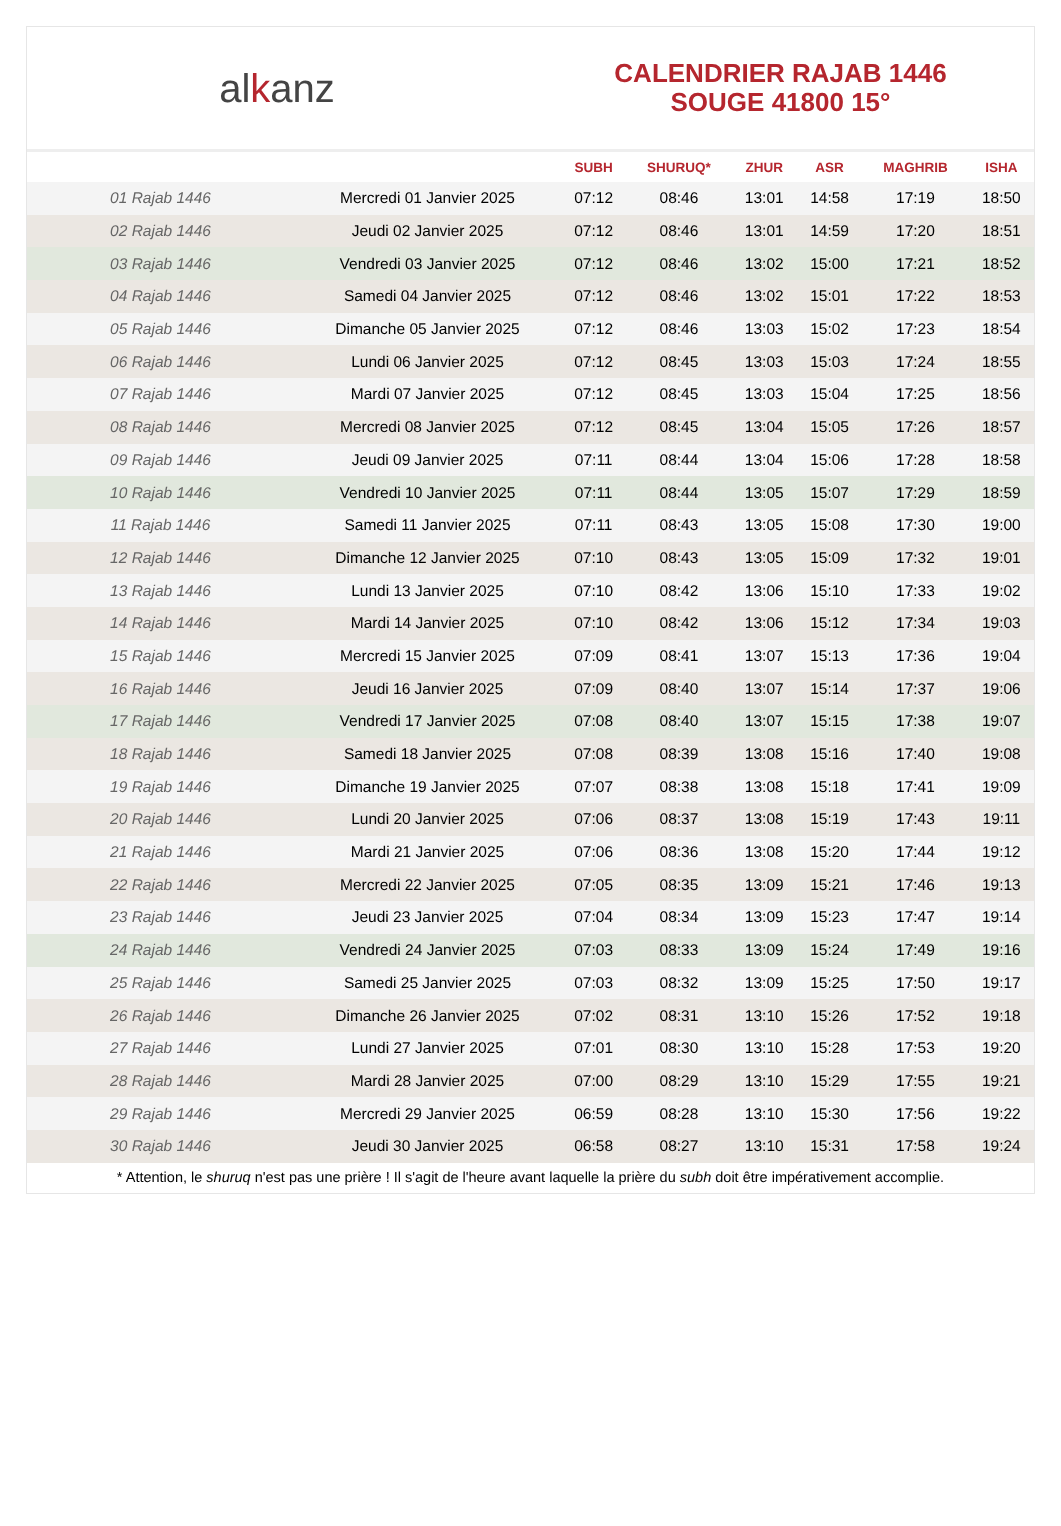alkanz
CALENDRIER RAJAB 1446
SOUGE 41800 15°
| | | SUBH | SHURUQ* | ZHUR | ASR | MAGHRIB | ISHA |
| --- | --- | --- | --- | --- | --- | --- | --- |
| 01 Rajab 1446 | Mercredi 01 Janvier 2025 | 07:12 | 08:46 | 13:01 | 14:58 | 17:19 | 18:50 |
| 02 Rajab 1446 | Jeudi 02 Janvier 2025 | 07:12 | 08:46 | 13:01 | 14:59 | 17:20 | 18:51 |
| 03 Rajab 1446 | Vendredi 03 Janvier 2025 | 07:12 | 08:46 | 13:02 | 15:00 | 17:21 | 18:52 |
| 04 Rajab 1446 | Samedi 04 Janvier 2025 | 07:12 | 08:46 | 13:02 | 15:01 | 17:22 | 18:53 |
| 05 Rajab 1446 | Dimanche 05 Janvier 2025 | 07:12 | 08:46 | 13:03 | 15:02 | 17:23 | 18:54 |
| 06 Rajab 1446 | Lundi 06 Janvier 2025 | 07:12 | 08:45 | 13:03 | 15:03 | 17:24 | 18:55 |
| 07 Rajab 1446 | Mardi 07 Janvier 2025 | 07:12 | 08:45 | 13:03 | 15:04 | 17:25 | 18:56 |
| 08 Rajab 1446 | Mercredi 08 Janvier 2025 | 07:12 | 08:45 | 13:04 | 15:05 | 17:26 | 18:57 |
| 09 Rajab 1446 | Jeudi 09 Janvier 2025 | 07:11 | 08:44 | 13:04 | 15:06 | 17:28 | 18:58 |
| 10 Rajab 1446 | Vendredi 10 Janvier 2025 | 07:11 | 08:44 | 13:05 | 15:07 | 17:29 | 18:59 |
| 11 Rajab 1446 | Samedi 11 Janvier 2025 | 07:11 | 08:43 | 13:05 | 15:08 | 17:30 | 19:00 |
| 12 Rajab 1446 | Dimanche 12 Janvier 2025 | 07:10 | 08:43 | 13:05 | 15:09 | 17:32 | 19:01 |
| 13 Rajab 1446 | Lundi 13 Janvier 2025 | 07:10 | 08:42 | 13:06 | 15:10 | 17:33 | 19:02 |
| 14 Rajab 1446 | Mardi 14 Janvier 2025 | 07:10 | 08:42 | 13:06 | 15:12 | 17:34 | 19:03 |
| 15 Rajab 1446 | Mercredi 15 Janvier 2025 | 07:09 | 08:41 | 13:07 | 15:13 | 17:36 | 19:04 |
| 16 Rajab 1446 | Jeudi 16 Janvier 2025 | 07:09 | 08:40 | 13:07 | 15:14 | 17:37 | 19:06 |
| 17 Rajab 1446 | Vendredi 17 Janvier 2025 | 07:08 | 08:40 | 13:07 | 15:15 | 17:38 | 19:07 |
| 18 Rajab 1446 | Samedi 18 Janvier 2025 | 07:08 | 08:39 | 13:08 | 15:16 | 17:40 | 19:08 |
| 19 Rajab 1446 | Dimanche 19 Janvier 2025 | 07:07 | 08:38 | 13:08 | 15:18 | 17:41 | 19:09 |
| 20 Rajab 1446 | Lundi 20 Janvier 2025 | 07:06 | 08:37 | 13:08 | 15:19 | 17:43 | 19:11 |
| 21 Rajab 1446 | Mardi 21 Janvier 2025 | 07:06 | 08:36 | 13:08 | 15:20 | 17:44 | 19:12 |
| 22 Rajab 1446 | Mercredi 22 Janvier 2025 | 07:05 | 08:35 | 13:09 | 15:21 | 17:46 | 19:13 |
| 23 Rajab 1446 | Jeudi 23 Janvier 2025 | 07:04 | 08:34 | 13:09 | 15:23 | 17:47 | 19:14 |
| 24 Rajab 1446 | Vendredi 24 Janvier 2025 | 07:03 | 08:33 | 13:09 | 15:24 | 17:49 | 19:16 |
| 25 Rajab 1446 | Samedi 25 Janvier 2025 | 07:03 | 08:32 | 13:09 | 15:25 | 17:50 | 19:17 |
| 26 Rajab 1446 | Dimanche 26 Janvier 2025 | 07:02 | 08:31 | 13:10 | 15:26 | 17:52 | 19:18 |
| 27 Rajab 1446 | Lundi 27 Janvier 2025 | 07:01 | 08:30 | 13:10 | 15:28 | 17:53 | 19:20 |
| 28 Rajab 1446 | Mardi 28 Janvier 2025 | 07:00 | 08:29 | 13:10 | 15:29 | 17:55 | 19:21 |
| 29 Rajab 1446 | Mercredi 29 Janvier 2025 | 06:59 | 08:28 | 13:10 | 15:30 | 17:56 | 19:22 |
| 30 Rajab 1446 | Jeudi 30 Janvier 2025 | 06:58 | 08:27 | 13:10 | 15:31 | 17:58 | 19:24 |
* Attention, le shuruq n'est pas une prière ! Il s'agit de l'heure avant laquelle la prière du subh doit être impérativement accomplie.